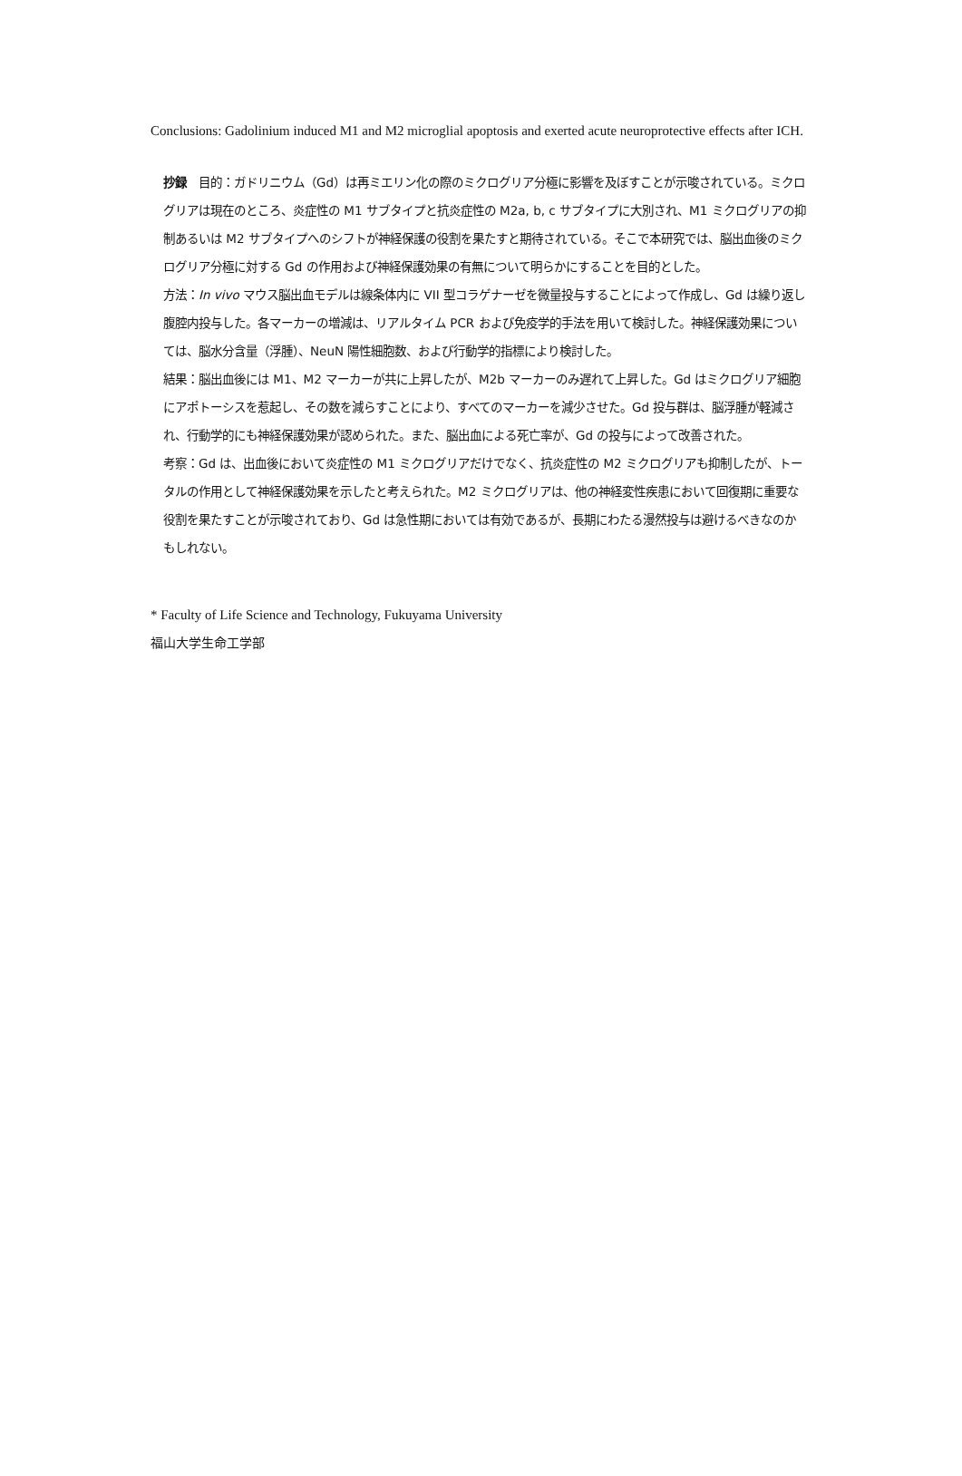Conclusions: Gadolinium induced M1 and M2 microglial apoptosis and exerted acute neuroprotective effects after ICH.
抄録　目的：ガドリニウム（Gd）は再ミエリン化の際のミクログリア分極に影響を及ぼすことが示唆されている。ミクログリアは現在のところ、炎症性の M1 サブタイプと抗炎症性の M2a, b, c サブタイプに大別され、M1 ミクログリアの抑制あるいは M2 サブタイプへのシフトが神経保護の役割を果たすと期待されている。そこで本研究では、脳出血後のミクログリア分極に対する Gd の作用および神経保護効果の有無について明らかにすることを目的とした。
方法：In vivo マウス脳出血モデルは線条体内に VII 型コラゲナーゼを微量投与することによって作成し、Gd は繰り返し腹腔内投与した。各マーカーの増減は、リアルタイム PCR および免疫学的手法を用いて検討した。神経保護効果については、脳水分含量（浮腫）、NeuN 陽性細胞数、および行動学的指標により検討した。
結果：脳出血後には M1、M2 マーカーが共に上昇したが、M2b マーカーのみ遅れて上昇した。Gd はミクログリア細胞にアポトーシスを惹起し、その数を減らすことにより、すべてのマーカーを減少させた。Gd 投与群は、脳浮腫が軽減され、行動学的にも神経保護効果が認められた。また、脳出血による死亡率が、Gd の投与によって改善された。
考察：Gd は、出血後において炎症性の M1 ミクログリアだけでなく、抗炎症性の M2 ミクログリアも抑制したが、トータルの作用として神経保護効果を示したと考えられた。M2 ミクログリアは、他の神経変性疾患において回復期に重要な役割を果たすことが示唆されており、Gd は急性期においては有効であるが、長期にわたる漫然投与は避けるべきなのかもしれない。
* Faculty of Life Science and Technology, Fukuyama University
福山大学生命工学部